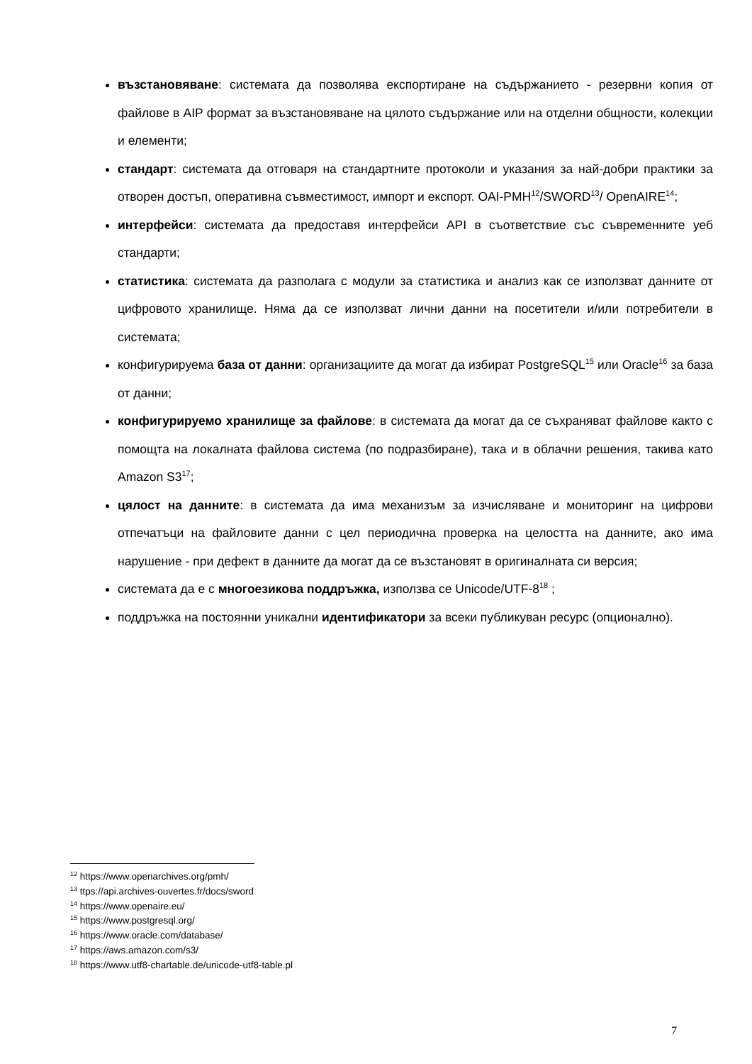възстановяване: системата да позволява експортиране на съдържанието - резервни копия от файлове в AIP формат за възстановяване на цялото съдържание или на отделни общности, колекции и елементи;
стандарт: системата да отговаря на стандартните протоколи и указания за най-добри практики за отворен достъп, оперативна съвместимост, импорт и експорт. OAI-PMH<sup>12</sup>/SWORD<sup>13</sup>/ OpenAIRE<sup>14</sup>;
интерфейси: системата да предоставя интерфейси API в съответствие със съвременните уеб стандарти;
статистика: системата да разполага с модули за статистика и анализ как се използват данните от цифровото хранилище. Няма да се използват лични данни на посетители и/или потребители в системата;
конфигурируема база от данни: организациите да могат да избират PostgreSQL<sup>15</sup> или Oracle<sup>16</sup> за база от данни;
конфигурируемо хранилище за файлове: в системата да могат да се съхраняват файлове както с помощта на локалната файлова система (по подразбиране), така и в облачни решения, такива като Amazon S3<sup>17</sup>;
цялост на данните: в системата да има механизъм за изчисляване и мониторинг на цифрови отпечатъци на файловите данни с цел периодична проверка на целостта на данните, ако има нарушение - при дефект в данните да могат да се възстановят в оригиналната си версия;
системата да е с многоезикова поддръжка, използва се Unicode/UTF-8<sup>18</sup> ;
поддръжка на постоянни уникални идентификатори за всеки публикуван ресурс (опционално).
<sup>12</sup> https://www.openarchives.org/pmh/
<sup>13</sup> ttps://api.archives-ouvertes.fr/docs/sword
<sup>14</sup> https://www.openaire.eu/
<sup>15</sup> https://www.postgresql.org/
<sup>16</sup> https://www.oracle.com/database/
<sup>17</sup> https://aws.amazon.com/s3/
<sup>18</sup> https://www.utf8-chartable.de/unicode-utf8-table.pl
7